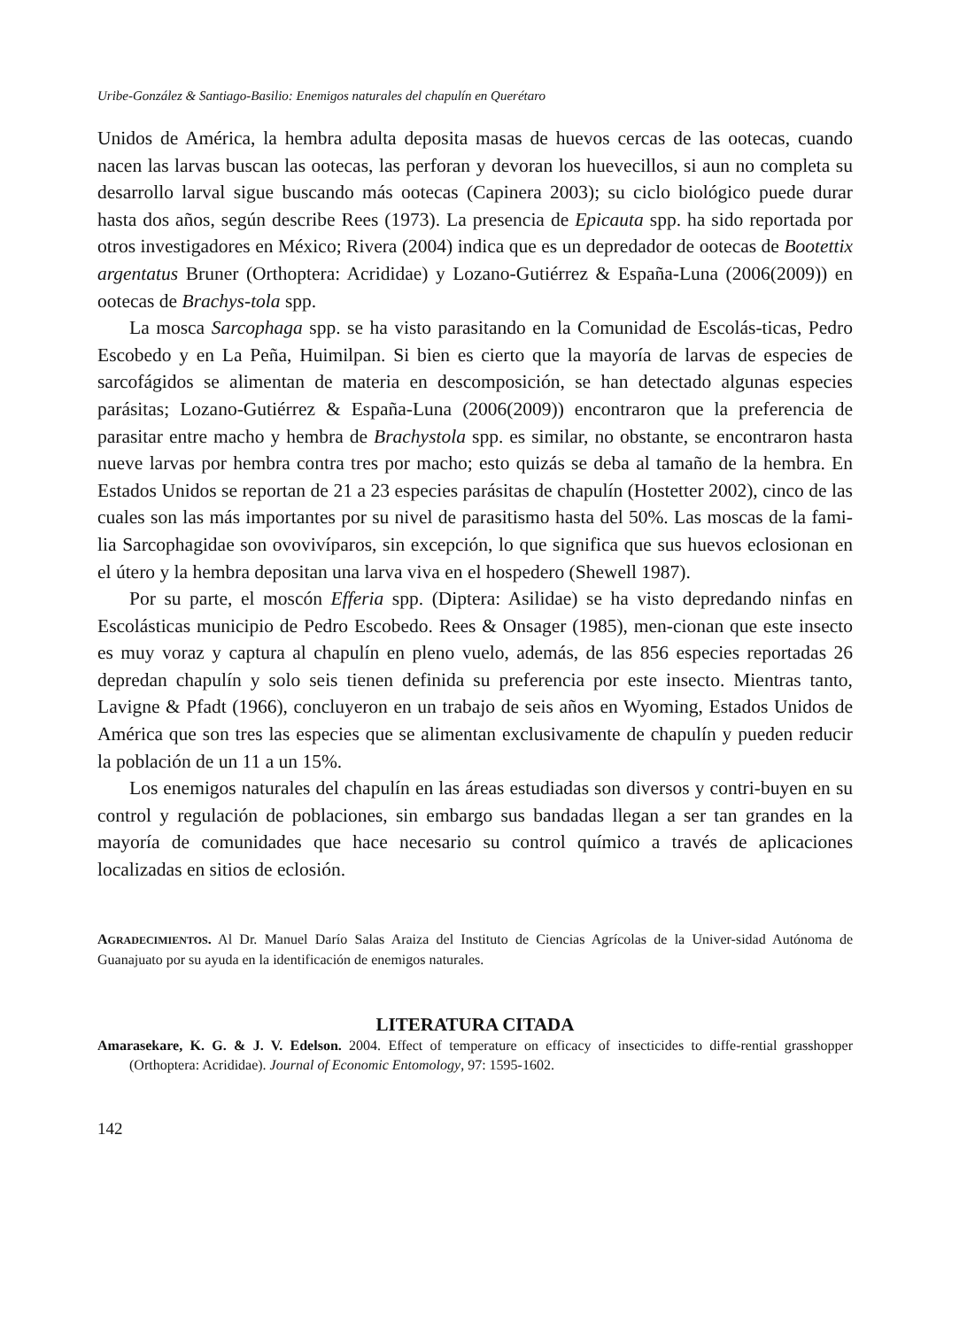Uribe-González & Santiago-Basilio: Enemigos naturales del chapulín en Querétaro
Unidos de América, la hembra adulta deposita masas de huevos cercas de las ootecas, cuando nacen las larvas buscan las ootecas, las perforan y devoran los huevecillos, si aun no completa su desarrollo larval sigue buscando más ootecas (Capinera 2003); su ciclo biológico puede durar hasta dos años, según describe Rees (1973). La presencia de Epicauta spp. ha sido reportada por otros investigadores en México; Rivera (2004) indica que es un depredador de ootecas de Bootettix argentatus Bruner (Orthoptera: Acrididae) y Lozano-Gutiérrez & España-Luna (2006(2009)) en ootecas de Brachys-tola spp.
La mosca Sarcophaga spp. se ha visto parasitando en la Comunidad de Escolás-ticas, Pedro Escobedo y en La Peña, Huimilpan. Si bien es cierto que la mayoría de larvas de especies de sarcofágidos se alimentan de materia en descomposición, se han detectado algunas especies parásitas; Lozano-Gutiérrez & España-Luna (2006(2009)) encontraron que la preferencia de parasitar entre macho y hembra de Brachystola spp. es similar, no obstante, se encontraron hasta nueve larvas por hembra contra tres por macho; esto quizás se deba al tamaño de la hembra. En Estados Unidos se reportan de 21 a 23 especies parásitas de chapulín (Hostetter 2002), cinco de las cuales son las más importantes por su nivel de parasitismo hasta del 50%. Las moscas de la fami-lia Sarcophagidae son ovovivíparos, sin excepción, lo que significa que sus huevos eclosionan en el útero y la hembra depositan una larva viva en el hospedero (Shewell 1987).
Por su parte, el moscón Efferia spp. (Diptera: Asilidae) se ha visto depredando ninfas en Escolásticas municipio de Pedro Escobedo. Rees & Onsager (1985), men-cionan que este insecto es muy voraz y captura al chapulín en pleno vuelo, además, de las 856 especies reportadas 26 depredan chapulín y solo seis tienen definida su preferencia por este insecto. Mientras tanto, Lavigne & Pfadt (1966), concluyeron en un trabajo de seis años en Wyoming, Estados Unidos de América que son tres las especies que se alimentan exclusivamente de chapulín y pueden reducir la población de un 11 a un 15%.
Los enemigos naturales del chapulín en las áreas estudiadas son diversos y contri-buyen en su control y regulación de poblaciones, sin embargo sus bandadas llegan a ser tan grandes en la mayoría de comunidades que hace necesario su control químico a través de aplicaciones localizadas en sitios de eclosión.
AGRADECIMIENTOS. Al Dr. Manuel Darío Salas Araiza del Instituto de Ciencias Agrícolas de la Univer-sidad Autónoma de Guanajuato por su ayuda en la identificación de enemigos naturales.
LITERATURA CITADA
Amarasekare, K. G. & J. V. Edelson. 2004. Effect of temperature on efficacy of insecticides to diffe-rential grasshopper (Orthoptera: Acrididae). Journal of Economic Entomology, 97: 1595-1602.
142